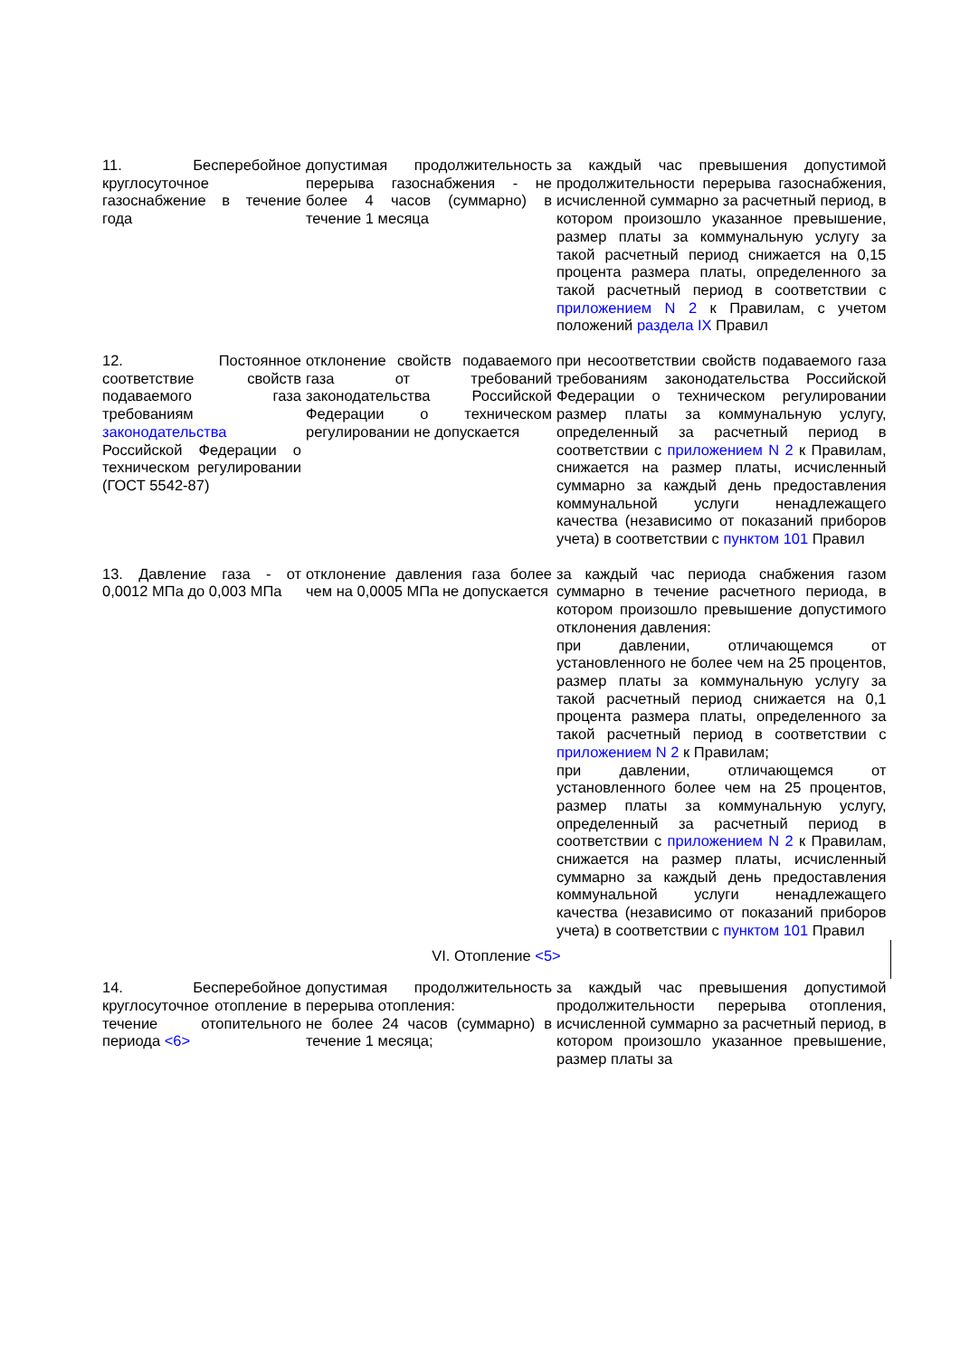| 11. Бесперебойное круглосуточное газоснабжение в течение года | допустимая продолжительность перерыва газоснабжения - не более 4 часов (суммарно) в течение 1 месяца | за каждый час превышения допустимой продолжительности перерыва газоснабжения, исчисленной суммарно за расчетный период, в котором произошло указанное превышение, размер платы за коммунальную услугу за такой расчетный период снижается на 0,15 процента размера платы, определенного за такой расчетный период в соответствии с приложением N 2 к Правилам, с учетом положений раздела IX Правил |
| 12. Постоянное соответствие свойств подаваемого газа требованиям законодательства Российской Федерации о техническом регулировании (ГОСТ 5542-87) | отклонение свойств подаваемого газа от требований законодательства Российской Федерации о техническом регулировании не допускается | при несоответствии свойств подаваемого газа требованиям законодательства Российской Федерации о техническом регулировании размер платы за коммунальную услугу, определенный за расчетный период в соответствии с приложением N 2 к Правилам, снижается на размер платы, исчисленный суммарно за каждый день предоставления коммунальной услуги ненадлежащего качества (независимо от показаний приборов учета) в соответствии с пунктом 101 Правил |
| 13. Давление газа - от 0,0012 МПа до 0,003 МПа | отклонение давления газа более чем на 0,0005 МПа не допускается | за каждый час периода снабжения газом суммарно в течение расчетного периода, в котором произошло превышение допустимого отклонения давления: при давлении, отличающемся от установленного не более чем на 25 процентов, размер платы за коммунальную услугу за такой расчетный период снижается на 0,1 процента размера платы, определенного за такой расчетный период в соответствии с приложением N 2 к Правилам; при давлении, отличающемся от установленного более чем на 25 процентов, размер платы за коммунальную услугу, определенный за расчетный период в соответствии с приложением N 2 к Правилам, снижается на размер платы, исчисленный суммарно за каждый день предоставления коммунальной услуги ненадлежащего качества (независимо от показаний приборов учета) в соответствии с пунктом 101 Правил |
| VI. Отопление <5> | | |
| 14. Бесперебойное круглосуточное отопление в течение отопительного периода <6> | допустимая продолжительность перерыва отопления: не более 24 часов (суммарно) в течение 1 месяца; | за каждый час превышения допустимой продолжительности перерыва отопления, исчисленной суммарно за расчетный период, в котором произошло указанное превышение, размер платы за |